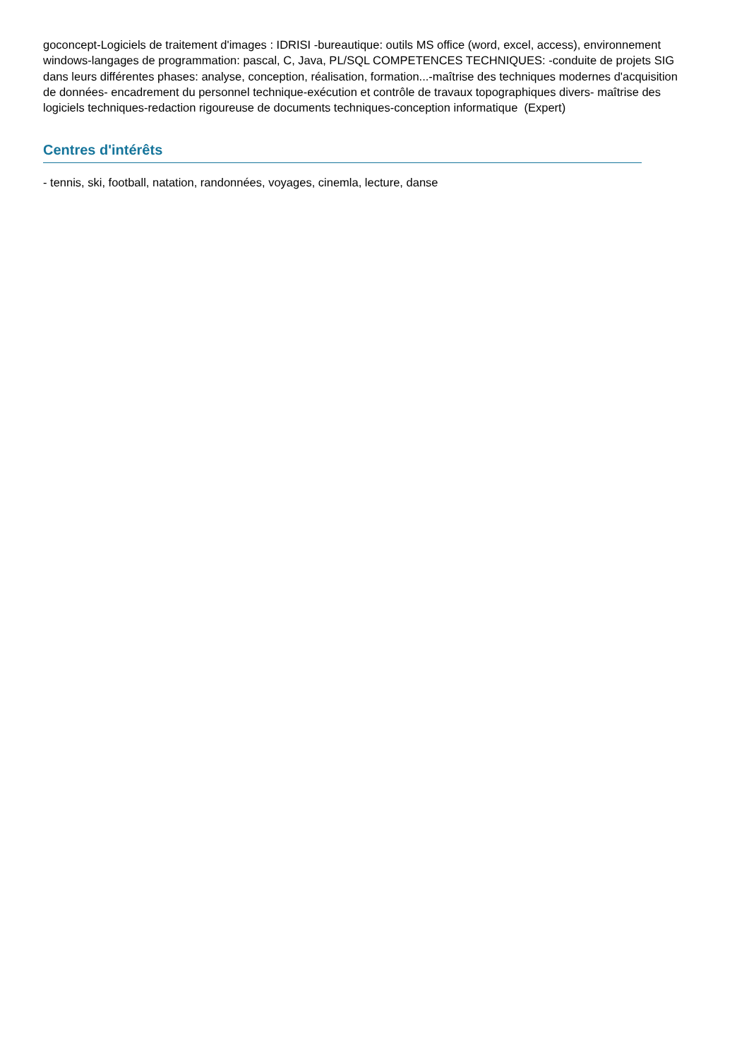goconcept-Logiciels de traitement d'images : IDRISI -bureautique: outils MS office (word, excel, access), environnement windows-langages de programmation: pascal, C, Java, PL/SQL COMPETENCES TECHNIQUES: -conduite de projets SIG dans leurs différentes phases: analyse, conception, réalisation, formation...-maîtrise des techniques modernes d'acquisition de données- encadrement du personnel technique-exécution et contrôle de travaux topographiques divers- maîtrise des logiciels techniques-redaction rigoureuse de documents techniques-conception informatique (Expert)
Centres d'intérêts
- tennis, ski, football, natation, randonnées, voyages, cinemla, lecture, danse